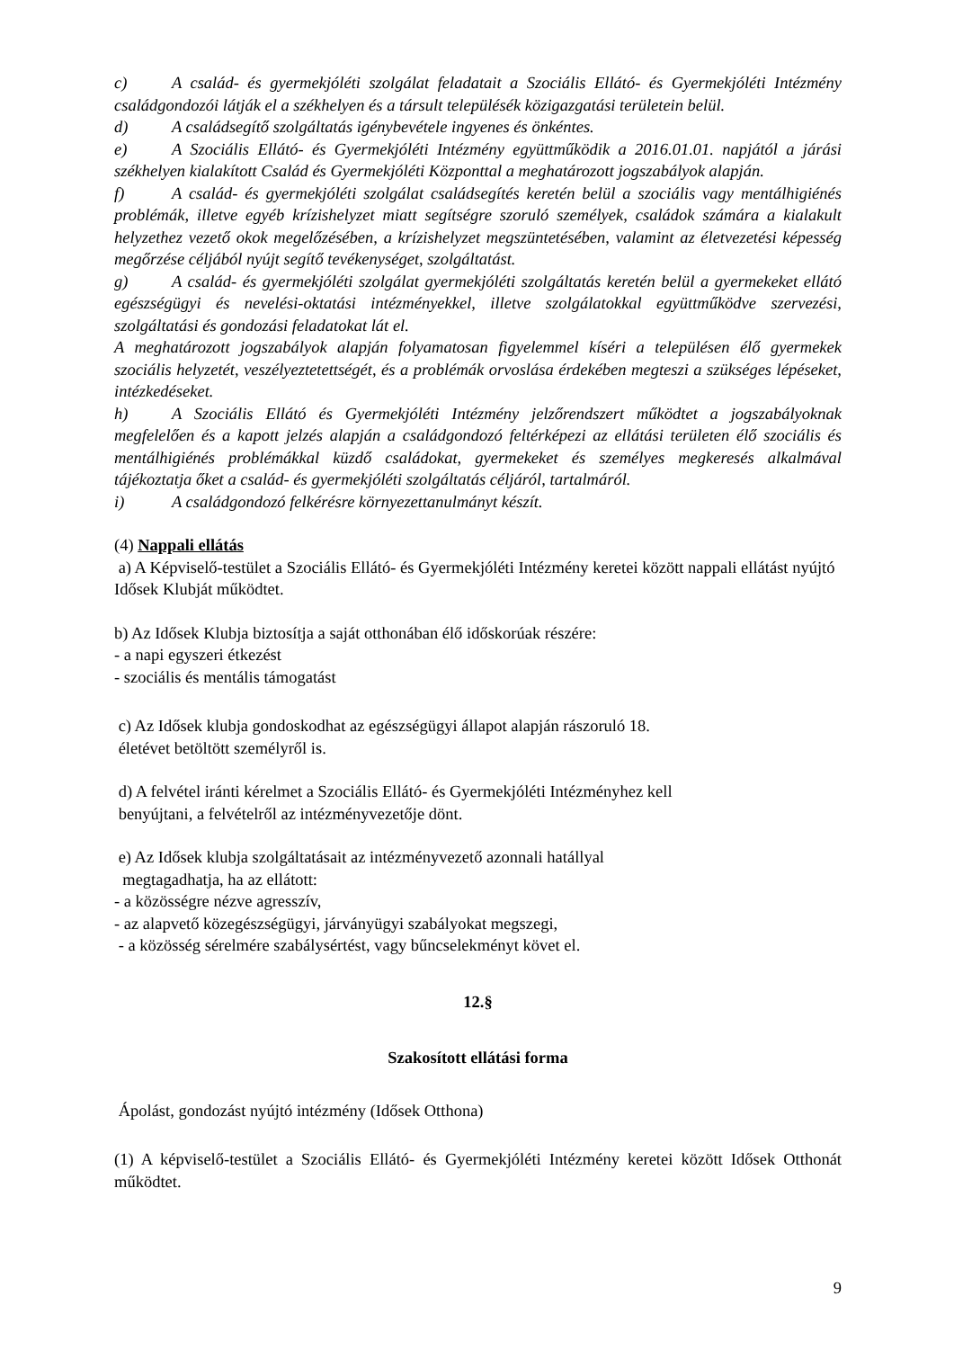c) A család- és gyermekjóléti szolgálat feladatait a Szociális Ellátó- és Gyermekjóléti Intézmény családgondozói látják el a székhelyen és a társult településék közigazgatási területein belül.
d) A családsegítő szolgáltatás igénybevétele ingyenes és önkéntes.
e) A Szociális Ellátó- és Gyermekjóléti Intézmény együttműködik a 2016.01.01. napjától a járási székhelyen kialakított Család és Gyermekjóléti Központtal a meghatározott jogszabályok alapján.
f) A család- és gyermekjóléti szolgálat családsegítés keretén belül a szociális vagy mentálhigiénés problémák, illetve egyéb krízishelyzet miatt segítségre szoruló személyek, családok számára a kialakult helyzethez vezető okok megelőzésében, a krízishelyzet megszüntetésében, valamint az életvezetési képesség megőrzése céljából nyújt segítő tevékenységet, szolgáltatást.
g) A család- és gyermekjóléti szolgálat gyermekjóléti szolgáltatás keretén belül a gyermekeket ellátó egészségügyi és nevelési-oktatási intézményekkel, illetve szolgálatokkal együttműködve szervezési, szolgáltatási és gondozási feladatokat lát el.
A meghatározott jogszabályok alapján folyamatosan figyelemmel kíséri a településen élő gyermekek szociális helyzetét, veszélyeztetettségét, és a problémák orvoslása érdekében megteszi a szükséges lépéseket, intézkedéseket.
h) A Szociális Ellátó és Gyermekjóléti Intézmény jelzőrendszert működtet a jogszabályoknak megfelelően és a kapott jelzés alapján a családgondozó feltérképezi az ellátási területen élő szociális és mentálhigiénés problémákkal küzdő családokat, gyermekeket és személyes megkeresés alkalmával tájékoztatja őket a család- és gyermekjóléti szolgáltatás céljáról, tartalmáról.
i) A családgondozó felkérésre környezettanulmányt készít.
(4) Nappali ellátás
a) A Képviselő-testület a Szociális Ellátó- és Gyermekjóléti Intézmény keretei között nappali ellátást nyújtó Idősek Klubját működtet.
b) Az Idősek Klubja biztosítja a saját otthonában élő időskorúak részére:
- a napi egyszeri étkezést
- szociális és mentális támogatást
c) Az Idősek klubja gondoskodhat az egészségügyi állapot alapján rászoruló 18.
életévet betöltött személyről is.
d) A felvétel iránti kérelmet a Szociális Ellátó- és Gyermekjóléti Intézményhez kell
benyújtani, a felvételről az intézményvezetője dönt.
e) Az Idősek klubja szolgáltatásait az intézményvezető azonnali hatállyal
megtagadhatja, ha az ellátott:
- a közösségre nézve agresszív,
- az alapvető közegészségügyi, járványügyi szabályokat megszegi,
- a közösség sérelmére szabálysértést, vagy bűncselekményt követ el.
12.§
Szakosított ellátási forma
Ápolást, gondozást nyújtó intézmény (Idősek Otthona)
(1) A képviselő-testület a Szociális Ellátó- és Gyermekjóléti Intézmény keretei között Idősek Otthonát működtet.
9